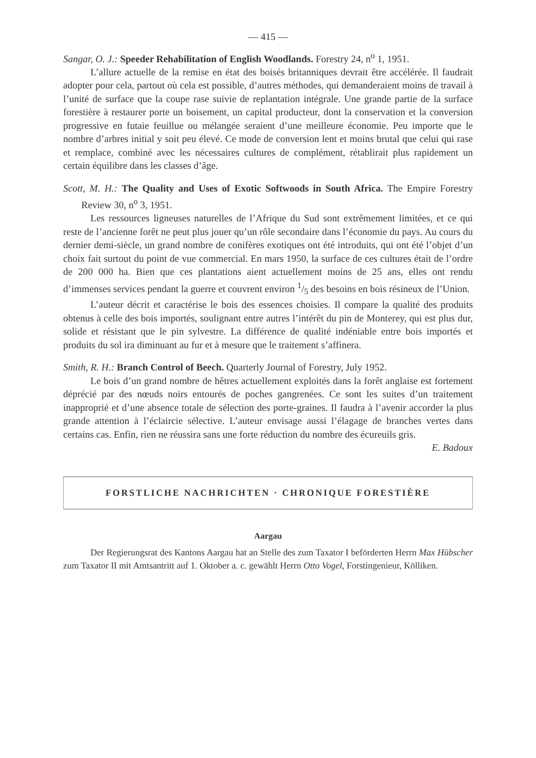— 415 —
Sangar, O. J.: Speeder Rehabilitation of English Woodlands. Forestry 24, n<sup>o</sup> 1, 1951.
L’allure actuelle de la remise en état des boisés britanniques devrait être accélérée. Il faudrait adopter pour cela, partout où cela est possible, d’autres méthodes, qui demanderaient moins de travail à l’unité de surface que la coupe rase suivie de replantation intégrale. Une grande partie de la surface forestière à restaurer porte un boisement, un capital producteur, dont la conservation et la conversion progressive en futaie feuillue ou mélangée seraient d’une meilleure économie. Peu importe que le nombre d’arbres initial y soit peu élevé. Ce mode de conversion lent et moins brutal que celui qui rase et remplace, combiné avec les nécessaires cultures de complément, rétablirait plus rapidement un certain équilibre dans les classes d’âge.
Scott, M. H.: The Quality and Uses of Exotic Softwoods in South Africa. The Empire Forestry Review 30, n<sup>o</sup> 3, 1951.
Les ressources ligneuses naturelles de l’Afrique du Sud sont extrêmement limitées, et ce qui reste de l’ancienne forêt ne peut plus jouer qu’un rôle secondaire dans l’économie du pays. Au cours du dernier demi-siècle, un grand nombre de conifères exotiques ont été introduits, qui ont été l’objet d’un choix fait surtout du point de vue commercial. En mars 1950, la surface de ces cultures était de l’ordre de 200 000 ha. Bien que ces plantations aient actuellement moins de 25 ans, elles ont rendu d’immenses services pendant la guerre et couvrent environ 1/5 des besoins en bois résineux de l’Union.
L’auteur décrit et caractérise le bois des essences choisies. Il compare la qualité des produits obtenus à celle des bois importés, soulignant entre autres l’intérêt du pin de Monterey, qui est plus dur, solide et résistant que le pin sylvestre. La différence de qualité indéniable entre bois importés et produits du sol ira diminuant au fur et à mesure que le traitement s’affinera.
Smith, R. H.: Branch Control of Beech. Quarterly Journal of Forestry, July 1952.
Le bois d’un grand nombre de hêtres actuellement exploités dans la forêt anglaise est fortement déprécié par des nœuds noirs entourés de poches gangrenées. Ce sont les suites d’un traitement inapproprié et d’une absence totale de sélection des porte-graines. Il faudra à l’avenir accorder la plus grande attention à l’éclaircie sélective. L’auteur envisage aussi l’élagage de branches vertes dans certains cas. Enfin, rien ne réussira sans une forte réduction du nombre des écureuils gris. E. Badoux
FORSTLICHE NACHRICHTEN · CHRONIQUE FORESTIÈRE
Aargau
Der Regierungsrat des Kantons Aargau hat an Stelle des zum Taxator I beförderten Herrn Max Hübscher zum Taxator II mit Amtsantritt auf 1. Oktober a. c. gewählt Herrn Otto Vogel, Forstingenieur, Kölliken.